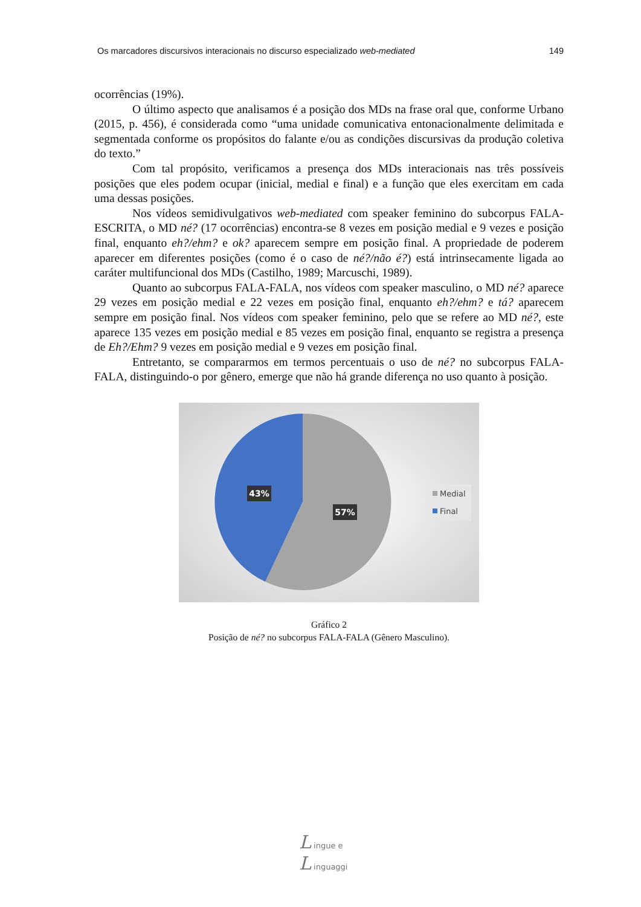Os marcadores discursivos interacionais no discurso especializado web-mediated 149
ocorrências (19%).
O último aspecto que analisamos é a posição dos MDs na frase oral que, conforme Urbano (2015, p. 456), é considerada como “uma unidade comunicativa entonacionalmente delimitada e segmentada conforme os propósitos do falante e/ou as condições discursivas da produção coletiva do texto.”
Com tal propósito, verificamos a presença dos MDs interacionais nas três possíveis posições que eles podem ocupar (inicial, medial e final) e a função que eles exercitam em cada uma dessas posições.
Nos vídeos semidivulgativos web-mediated com speaker feminino do subcorpus FALA-ESCRITA, o MD né? (17 ocorrências) encontra-se 8 vezes em posição medial e 9 vezes e posição final, enquanto eh?/ehm? e ok? aparecem sempre em posição final. A propriedade de poderem aparecer em diferentes posições (como é o caso de né?/não é?) está intrinsecamente ligada ao caráter multifuncional dos MDs (Castilho, 1989; Marcuschi, 1989).
Quanto ao subcorpus FALA-FALA, nos vídeos com speaker masculino, o MD né? aparece 29 vezes em posição medial e 22 vezes em posição final, enquanto eh?/ehm? e tá? aparecem sempre em posição final. Nos vídeos com speaker feminino, pelo que se refere ao MD né?, este aparece 135 vezes em posição medial e 85 vezes em posição final, enquanto se registra a presença de Eh?/Ehm? 9 vezes em posição medial e 9 vezes em posição final.
Entretanto, se compararmos em termos percentuais o uso de né? no subcorpus FALA-FALA, distinguindo-o por gênero, emerge que não há grande diferença no uso quanto à posição.
43%
57%
Medial
Final
Gráfico 2
Posição de né? no subcorpus FALA-FALA (Gênero Masculino).
L ingue e
L inguaggi